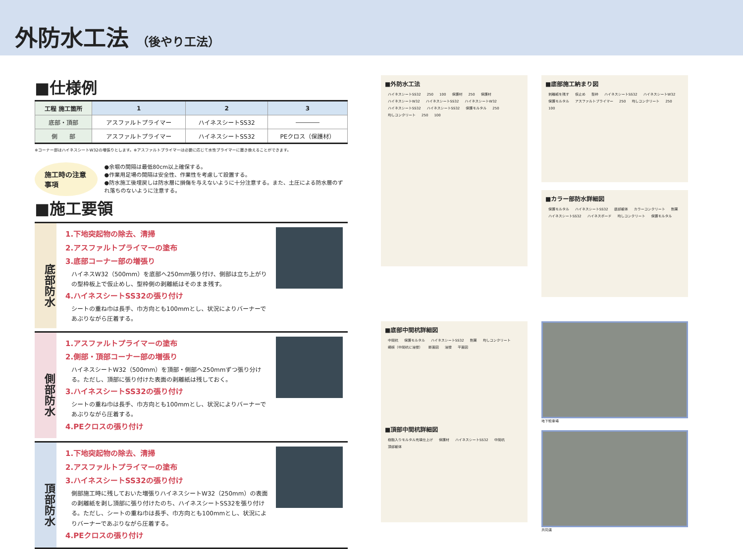外防水工法 （後やり工法）
■仕様例
| 工程 施工箇所 | 1 | 2 | 3 |
| --- | --- | --- | --- |
| 底部・頂部 | アスファルトプライマー | ハイネスシートSS32 | ―――― |
| 側 部 | アスファルトプライマー | ハイネスシートSS32 | PEクロス（保護材） |
※コーナー部はハイネスシートW32の増張りとします。※アスファルトプライマーは必要に応じて水性プライマーに置き換えることができます。
施工時の注意事項
●余堀の間隔は最低80cm以上確保する。
●作業用足場の間隔は安全性、作業性を考慮して設置する。
●防水施工後埋戻しは防水層に損傷を与えないように十分注意する。また、土圧による防水層のずれ落ちのないように注意する。
■施工要領
底部防水
1.下地突起物の除去、清掃
2.アスファルトプライマーの塗布
3.底部コーナー部の増張り
ハイネスW32（500mm）を底部へ250mm張り付け、側部は立ち上がりの型枠板上で仮止めし、型枠側の剥離紙はそのまま残す。
4.ハイネスシートSS32の張り付け
シートの重ね巾は長手、巾方向とも100mmとし、状況によりバーナーであぶりながら圧着する。
側部防水
1.アスファルトプライマーの塗布
2.側部・頂部コーナー部の増張り
ハイネスシートW32（500mm）を頂部・側部へ250mmずつ張り分ける。ただし、頂部に張り付けた表面の剥離紙は残しておく。
3.ハイネスシートSS32の張り付け
シートの重ね巾は長手、巾方向とも100mmとし、状況によりバーナーであぶりながら圧着する。
4.PEクロスの張り付け
頂部防水
1.下地突起物の除去、清掃
2.アスファルトプライマーの塗布
3.ハイネスシートSS32の張り付け
側部施工時に残しておいた増張りハイネスシートW32（250mm）の表面の剥離紙を剥し頂部に張り付けたのち、ハイネスシートSS32を張り付ける。ただし、シートの重ね巾は長手、巾方向とも100mmとし、状況によりバーナーであぶりながら圧着する。
4.PEクロスの張り付け
■外防水工法
ハイネスシートSS32 250 100 保護材 250 保護材 ハイネスシートW32 ハイネスシートSS32 ハイネスシートW32 ハイネスシートSS32 ハイネスシートSS32 保護モルタル 250 均しコンクリート 250 100
■底部施工納まり図
剥離紙を残す 仮止め 型枠 ハイネスシートSS32 ハイネスシートW32 保護モルタル アスファルトプライマー 250 均しコンクリート 250 100
■カラー部防水詳細図
保護モルタル ハイネスシートSS32 底部躯体 カラーコンクリート 割栗 ハイネスシートSS32 ハイネスボード 均しコンクリート 保護モルタル
■底部中間杭詳細図
中間杭 保護モルタル ハイネスシートSS32 割栗 均しコンクリート 鋼板（中間杭に溶接） 断面図 溶接 平面図
■頂部中間杭詳細図
樹脂入りモルタル充填仕上げ 保護材 ハイネスシートSS32 中間杭 頂部躯体
地下駐車場
共同溝